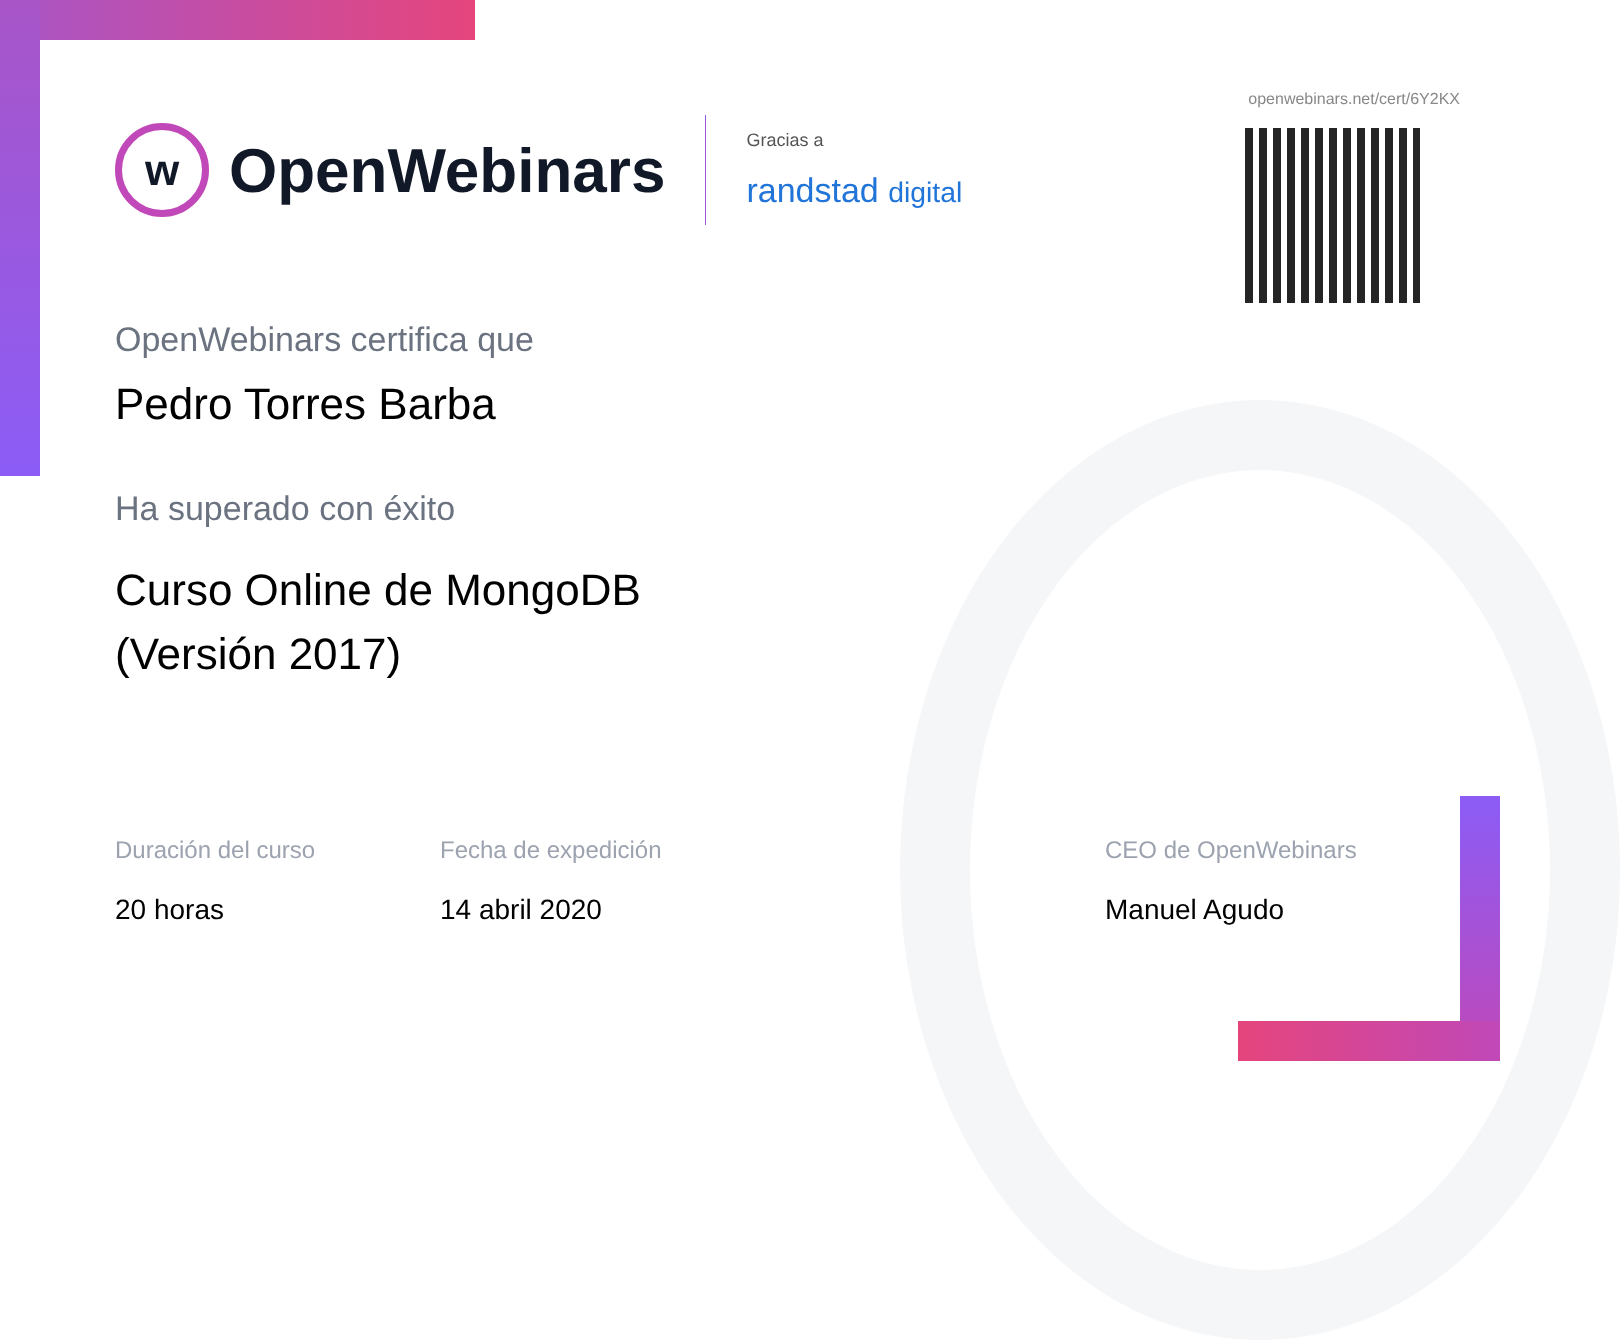openwebinars.net/cert/6Y2KX
w OpenWebinars
Gracias a
randstad digital
OpenWebinars certifica que
Pedro Torres Barba
Ha superado con éxito
Curso Online de MongoDB
(Versión 2017)
Duración del curso
20 horas
Fecha de expedición
14 abril 2020
CEO de OpenWebinars
Manuel Agudo